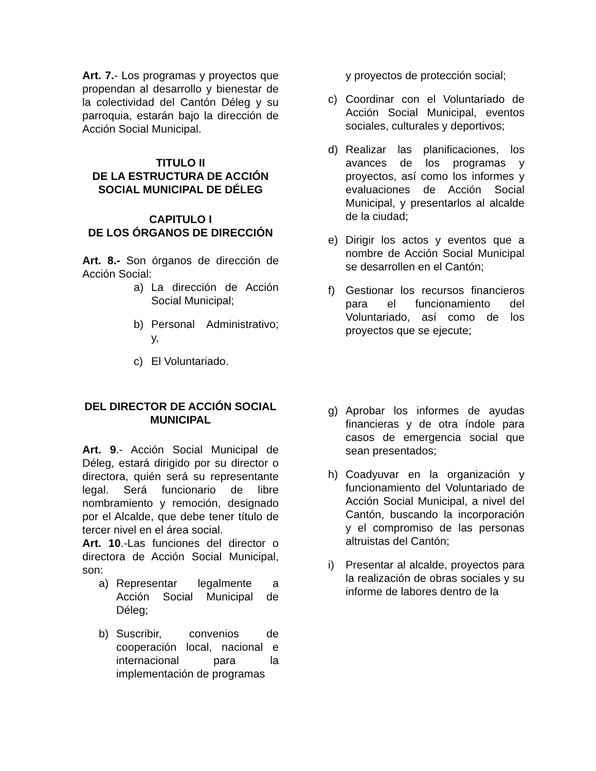Art. 7.- Los programas y proyectos que propendan al desarrollo y bienestar de la colectividad del Cantón Déleg y su parroquia, estarán bajo la dirección de Acción Social Municipal.
TITULO II
DE LA ESTRUCTURA DE ACCIÓN SOCIAL MUNICIPAL DE DÉLEG
CAPITULO I
DE LOS ÓRGANOS DE DIRECCIÓN
Art. 8.- Son órganos de dirección de Acción Social:
a) La dirección de Acción Social Municipal;
b) Personal Administrativo; y,
c) El Voluntariado.
DEL DIRECTOR DE ACCIÓN SOCIAL MUNICIPAL
Art. 9.- Acción Social Municipal de Déleg, estará dirigido por su director o directora, quién será su representante legal. Será funcionario de libre nombramiento y remoción, designado por el Alcalde, que debe tener título de tercer nivel en el área social.
Art. 10.-Las funciones del director o directora de Acción Social Municipal, son:
a) Representar legalmente a Acción Social Municipal de Déleg;
b) Suscribir, convenios de cooperación local, nacional e internacional para la implementación de programas
y proyectos de protección social;
c) Coordinar con el Voluntariado de Acción Social Municipal, eventos sociales, culturales y deportivos;
d) Realizar las planificaciones, los avances de los programas y proyectos, así como los informes y evaluaciones de Acción Social Municipal, y presentarlos al alcalde de la ciudad;
e) Dirigir los actos y eventos que a nombre de Acción Social Municipal se desarrollen en el Cantón;
f) Gestionar los recursos financieros para el funcionamiento del Voluntariado, así como de los proyectos que se ejecute;
g) Aprobar los informes de ayudas financieras y de otra índole para casos de emergencia social que sean presentados;
h) Coadyuvar en la organización y funcionamiento del Voluntariado de Acción Social Municipal, a nivel del Cantón, buscando la incorporación y el compromiso de las personas altruistas del Cantón;
i) Presentar al alcalde, proyectos para la realización de obras sociales y su informe de labores dentro de la